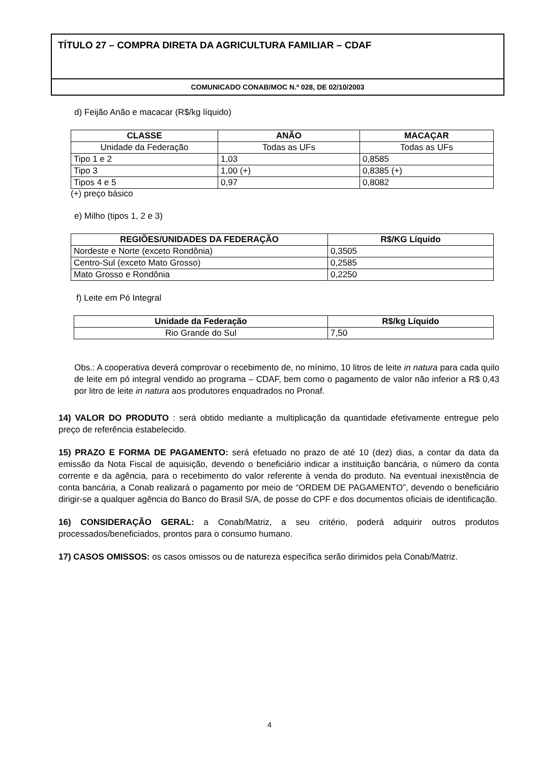TÍTULO 27 – COMPRA DIRETA DA AGRICULTURA FAMILIAR – CDAF
COMUNICADO CONAB/MOC N.º 028, DE 02/10/2003
d) Feijão Anão e macacar (R$/kg líquido)
| CLASSE | ANÃO | MACAÇAR |
| --- | --- | --- |
| Unidade da Federação | Todas as UFs | Todas as UFs |
| Tipo 1 e 2 | 1,03 | 0,8585 |
| Tipo 3 | 1,00 (+) | 0,8385 (+) |
| Tipos 4 e 5 | 0,97 | 0,8082 |
(+) preço básico
e) Milho (tipos 1, 2 e 3)
| REGIÕES/UNIDADES DA FEDERAÇÃO | R$/KG Líquido |
| --- | --- |
| Nordeste e Norte (exceto Rondônia) | 0,3505 |
| Centro-Sul (exceto Mato Grosso) | 0,2585 |
| Mato Grosso e Rondônia | 0,2250 |
f) Leite em Pó Integral
| Unidade da Federação | R$/kg Líquido |
| --- | --- |
| Rio Grande do Sul | 7,50 |
Obs.: A cooperativa deverá comprovar o recebimento de, no mínimo, 10 litros de leite in natura para cada quilo de leite em pó integral vendido ao programa – CDAF, bem como o pagamento de valor não inferior a R$ 0,43 por litro de leite in natura aos produtores enquadrados no Pronaf.
14) VALOR DO PRODUTO : será obtido mediante a multiplicação da quantidade efetivamente entregue pelo preço de referência estabelecido.
15) PRAZO E FORMA DE PAGAMENTO: será efetuado no prazo de até 10 (dez) dias, a contar da data da emissão da Nota Fiscal de aquisição, devendo o beneficiário indicar a instituição bancária, o número da conta corrente e da agência, para o recebimento do valor referente à venda do produto. Na eventual inexistência de conta bancária, a Conab realizará o pagamento por meio de “ORDEM DE PAGAMENTO”, devendo o beneficiário dirigir-se a qualquer agência do Banco do Brasil S/A, de posse do CPF e dos documentos oficiais de identificação.
16) CONSIDERAÇÃO GERAL: a Conab/Matriz, a seu critério, poderá adquirir outros produtos processados/beneficiados, prontos para o consumo humano.
17) CASOS OMISSOS: os casos omissos ou de natureza específica serão dirimidos pela Conab/Matriz.
4